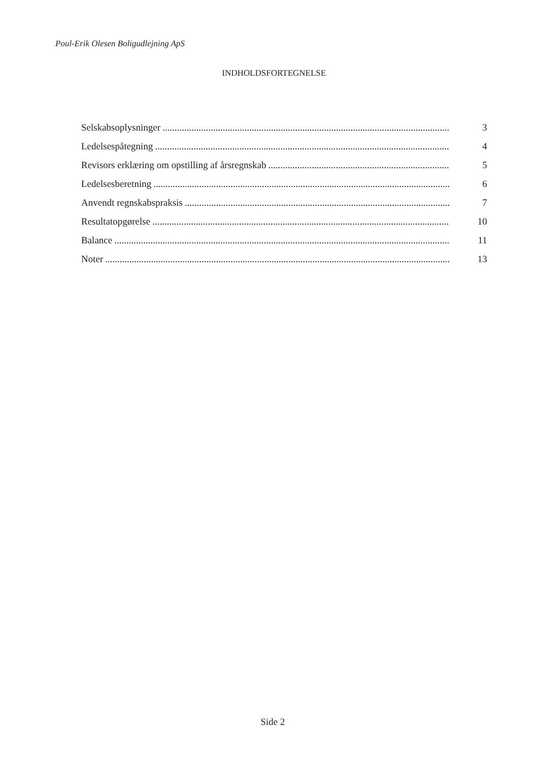Poul-Erik Olesen Boligudlejning ApS
INDHOLDSFORTEGNELSE
Selskabsoplysninger 3
Ledelsespåtegning 4
Revisors erklæring om opstilling af årsregnskab 5
Ledelsesberetning 6
Anvendt regnskabspraksis 7
Resultatopgørelse 10
Balance 11
Noter 13
Side 2